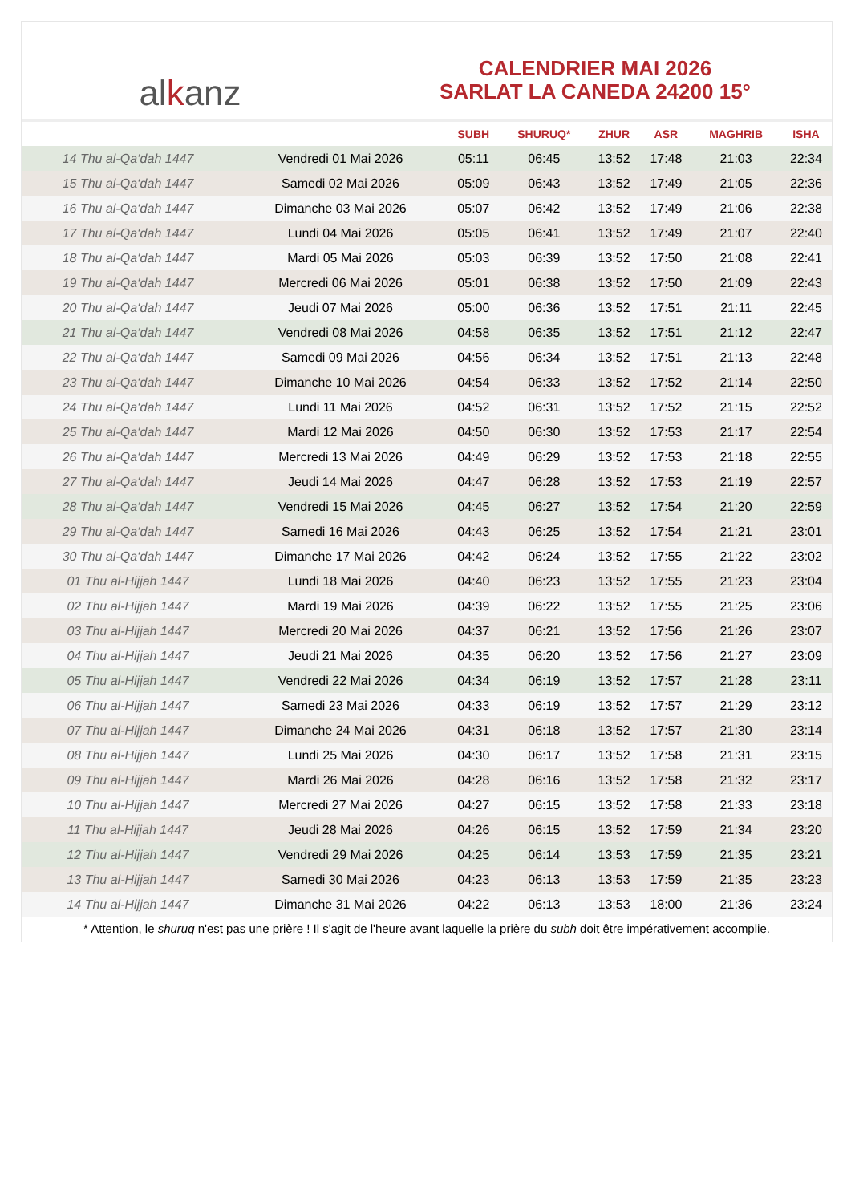al k anz
CALENDRIER MAI 2026
SARLAT LA CANEDA 24200 15°
| | | SUBH | SHURUQ* | ZHUR | ASR | MAGHRIB | ISHA |
| --- | --- | --- | --- | --- | --- | --- | --- |
| 14 Thu al-Qa‘dah 1447 | Vendredi 01 Mai 2026 | 05:11 | 06:45 | 13:52 | 17:48 | 21:03 | 22:34 |
| 15 Thu al-Qa‘dah 1447 | Samedi 02 Mai 2026 | 05:09 | 06:43 | 13:52 | 17:49 | 21:05 | 22:36 |
| 16 Thu al-Qa‘dah 1447 | Dimanche 03 Mai 2026 | 05:07 | 06:42 | 13:52 | 17:49 | 21:06 | 22:38 |
| 17 Thu al-Qa‘dah 1447 | Lundi 04 Mai 2026 | 05:05 | 06:41 | 13:52 | 17:49 | 21:07 | 22:40 |
| 18 Thu al-Qa‘dah 1447 | Mardi 05 Mai 2026 | 05:03 | 06:39 | 13:52 | 17:50 | 21:08 | 22:41 |
| 19 Thu al-Qa‘dah 1447 | Mercredi 06 Mai 2026 | 05:01 | 06:38 | 13:52 | 17:50 | 21:09 | 22:43 |
| 20 Thu al-Qa‘dah 1447 | Jeudi 07 Mai 2026 | 05:00 | 06:36 | 13:52 | 17:51 | 21:11 | 22:45 |
| 21 Thu al-Qa‘dah 1447 | Vendredi 08 Mai 2026 | 04:58 | 06:35 | 13:52 | 17:51 | 21:12 | 22:47 |
| 22 Thu al-Qa‘dah 1447 | Samedi 09 Mai 2026 | 04:56 | 06:34 | 13:52 | 17:51 | 21:13 | 22:48 |
| 23 Thu al-Qa‘dah 1447 | Dimanche 10 Mai 2026 | 04:54 | 06:33 | 13:52 | 17:52 | 21:14 | 22:50 |
| 24 Thu al-Qa‘dah 1447 | Lundi 11 Mai 2026 | 04:52 | 06:31 | 13:52 | 17:52 | 21:15 | 22:52 |
| 25 Thu al-Qa‘dah 1447 | Mardi 12 Mai 2026 | 04:50 | 06:30 | 13:52 | 17:53 | 21:17 | 22:54 |
| 26 Thu al-Qa‘dah 1447 | Mercredi 13 Mai 2026 | 04:49 | 06:29 | 13:52 | 17:53 | 21:18 | 22:55 |
| 27 Thu al-Qa‘dah 1447 | Jeudi 14 Mai 2026 | 04:47 | 06:28 | 13:52 | 17:53 | 21:19 | 22:57 |
| 28 Thu al-Qa‘dah 1447 | Vendredi 15 Mai 2026 | 04:45 | 06:27 | 13:52 | 17:54 | 21:20 | 22:59 |
| 29 Thu al-Qa‘dah 1447 | Samedi 16 Mai 2026 | 04:43 | 06:25 | 13:52 | 17:54 | 21:21 | 23:01 |
| 30 Thu al-Qa‘dah 1447 | Dimanche 17 Mai 2026 | 04:42 | 06:24 | 13:52 | 17:55 | 21:22 | 23:02 |
| 01 Thu al-Hijjah 1447 | Lundi 18 Mai 2026 | 04:40 | 06:23 | 13:52 | 17:55 | 21:23 | 23:04 |
| 02 Thu al-Hijjah 1447 | Mardi 19 Mai 2026 | 04:39 | 06:22 | 13:52 | 17:55 | 21:25 | 23:06 |
| 03 Thu al-Hijjah 1447 | Mercredi 20 Mai 2026 | 04:37 | 06:21 | 13:52 | 17:56 | 21:26 | 23:07 |
| 04 Thu al-Hijjah 1447 | Jeudi 21 Mai 2026 | 04:35 | 06:20 | 13:52 | 17:56 | 21:27 | 23:09 |
| 05 Thu al-Hijjah 1447 | Vendredi 22 Mai 2026 | 04:34 | 06:19 | 13:52 | 17:57 | 21:28 | 23:11 |
| 06 Thu al-Hijjah 1447 | Samedi 23 Mai 2026 | 04:33 | 06:19 | 13:52 | 17:57 | 21:29 | 23:12 |
| 07 Thu al-Hijjah 1447 | Dimanche 24 Mai 2026 | 04:31 | 06:18 | 13:52 | 17:57 | 21:30 | 23:14 |
| 08 Thu al-Hijjah 1447 | Lundi 25 Mai 2026 | 04:30 | 06:17 | 13:52 | 17:58 | 21:31 | 23:15 |
| 09 Thu al-Hijjah 1447 | Mardi 26 Mai 2026 | 04:28 | 06:16 | 13:52 | 17:58 | 21:32 | 23:17 |
| 10 Thu al-Hijjah 1447 | Mercredi 27 Mai 2026 | 04:27 | 06:15 | 13:52 | 17:58 | 21:33 | 23:18 |
| 11 Thu al-Hijjah 1447 | Jeudi 28 Mai 2026 | 04:26 | 06:15 | 13:52 | 17:59 | 21:34 | 23:20 |
| 12 Thu al-Hijjah 1447 | Vendredi 29 Mai 2026 | 04:25 | 06:14 | 13:53 | 17:59 | 21:35 | 23:21 |
| 13 Thu al-Hijjah 1447 | Samedi 30 Mai 2026 | 04:23 | 06:13 | 13:53 | 17:59 | 21:35 | 23:23 |
| 14 Thu al-Hijjah 1447 | Dimanche 31 Mai 2026 | 04:22 | 06:13 | 13:53 | 18:00 | 21:36 | 23:24 |
* Attention, le shuruq n'est pas une prière ! Il s'agit de l'heure avant laquelle la prière du subh doit être impérativement accomplie.